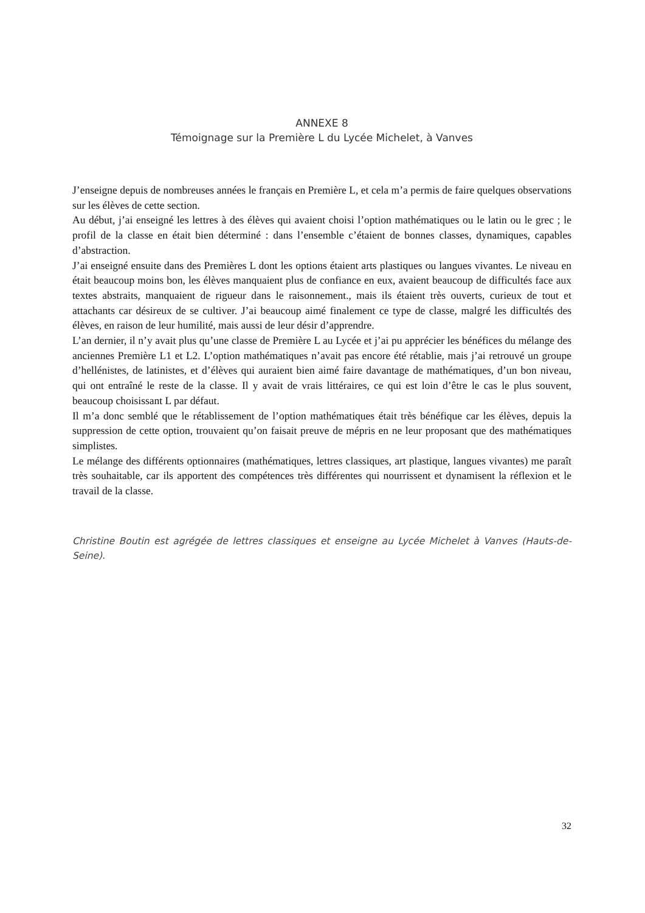ANNEXE 8
Témoignage sur la Première L du Lycée Michelet, à Vanves
J’enseigne depuis de nombreuses années le français en Première L, et cela m’a permis de faire quelques observations sur les élèves de cette section.
Au début, j’ai enseigné les lettres à des élèves qui avaient choisi l’option mathématiques ou le latin ou le grec ; le profil de la classe en était bien déterminé : dans l’ensemble c’étaient de bonnes classes, dynamiques, capables d’abstraction.
J’ai enseigné ensuite dans des Premières L dont les options étaient arts plastiques ou langues vivantes. Le niveau en était beaucoup moins bon, les élèves manquaient plus de confiance en eux, avaient beaucoup de difficultés face aux textes abstraits, manquaient de rigueur dans le raisonnement., mais ils étaient très ouverts, curieux de tout et attachants car désireux de se cultiver. J’ai beaucoup aimé finalement ce type de classe, malgré les difficultés des élèves, en raison de leur humilité, mais aussi de leur désir d’apprendre.
L’an dernier, il n’y avait plus qu’une classe de Première L au Lycée et j’ai pu apprécier les bénéfices du mélange des anciennes Première L1 et L2. L’option mathématiques n’avait pas encore été rétablie, mais j’ai retrouvé un groupe d’hellénistes, de latinistes, et d’élèves qui auraient bien aimé faire davantage de mathématiques, d’un bon niveau, qui ont entraîné le reste de la classe. Il y avait de vrais littéraires, ce qui est loin d’être le cas le plus souvent, beaucoup choisissant L par défaut.
Il m’a donc semblé que le rétablissement de l’option mathématiques était très bénéfique car les élèves, depuis la suppression de cette option, trouvaient qu’on faisait preuve de mépris en ne leur proposant que des mathématiques simplistes.
Le mélange des différents optionnaires (mathématiques, lettres classiques, art plastique, langues vivantes) me paraît très souhaitable, car ils apportent des compétences très différentes qui nourrissent et dynamisent la réflexion et le travail de la classe.
Christine Boutin est agrégée de lettres classiques et enseigne au Lycée Michelet à Vanves (Hauts-de-Seine).
32